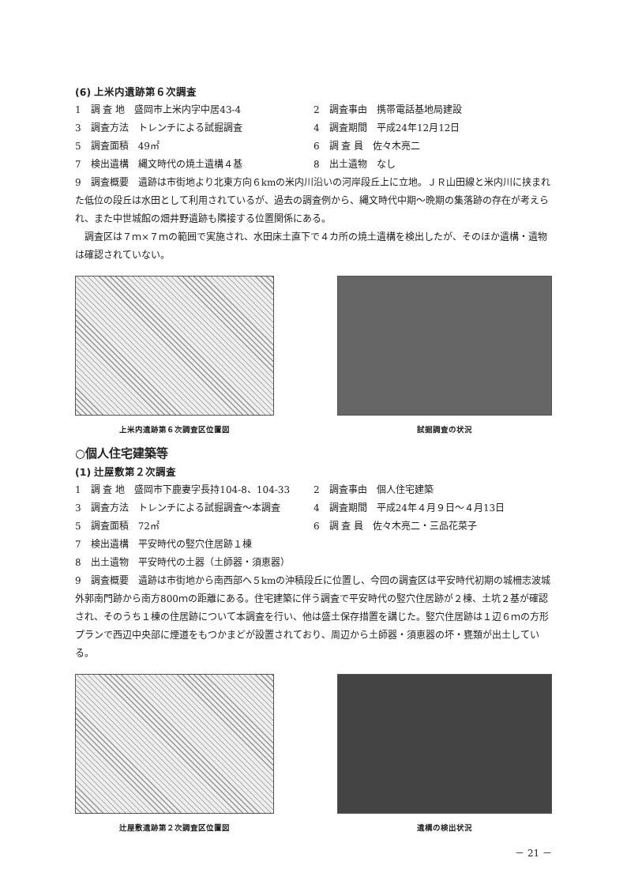(6) 上米内遺跡第６次調査
1　調 査 地　盛岡市上米内字中居43-4
2　調査事由　携帯電話基地局建設
3　調査方法　トレンチによる試掘調査
4　調査期間　平成24年12月12日
5　調査面積　49㎡
6　調 査 員　佐々木亮二
7　検出遺構　縄文時代の焼土遺構４基
8　出土遺物　なし
9　調査概要　遺跡は市街地より北東方向６kmの米内川沿いの河岸段丘上に立地。ＪＲ山田線と米内川に挟まれた低位の段丘は水田として利用されているが、過去の調査例から、縄文時代中期～晩期の集落跡の存在が考えられ、また中世城館の畑井野遺跡も隣接する位置関係にある。
調査区は７ｍ×７ｍの範囲で実施され、水田床土直下で４カ所の焼土遺構を検出したが、そのほか遺構・遺物は確認されていない。
上米内遺跡第６次調査区位置図 試掘調査の状況
○個人住宅建築等
(1) 辻屋敷第２次調査
1　調 査 地　盛岡市下鹿妻字長持104-8、104-33
2　調査事由　個人住宅建築
3　調査方法　トレンチによる試掘調査～本調査
4　調査期間　平成24年４月９日～４月13日
5　調査面積　72㎡
6　調 査 員　佐々木亮二・三品花菜子
7　検出遺構　平安時代の竪穴住居跡１棟
8　出土遺物　平安時代の土器（土師器・須恵器）
9　調査概要　遺跡は市街地から南西部へ５kmの沖積段丘に位置し、今回の調査区は平安時代初期の城柵志波城外郭南門跡から南方800ｍの距離にある。住宅建築に伴う調査で平安時代の竪穴住居跡が２棟、土坑２基が確認され、そのうち１棟の住居跡について本調査を行い、他は盛土保存措置を講じた。竪穴住居跡は１辺６ｍの方形プランで西辺中央部に煙道をもつかまどが設置されており、周辺から土師器・須恵器の坏・甕類が出土している。
辻屋敷遺跡第２次調査区位置図 遺構の検出状況
－ 21 －